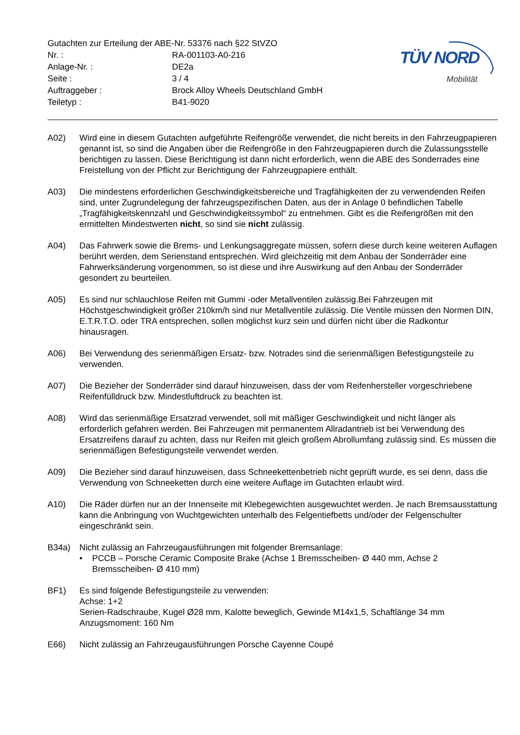| Gutachten zur Erteilung der ABE-Nr. 53376 nach §22 StVZO | |
| Nr. : | RA-001103-A0-216 |
| Anlage-Nr. : | DE2a |
| Seite : | 3 / 4 |
| Auftraggeber : | Brock Alloy Wheels Deutschland GmbH |
| Teiletyp : | B41-9020 |
TÜV NORD
Mobilität
A02) Wird eine in diesem Gutachten aufgeführte Reifengröße verwendet, die nicht bereits in den Fahrzeugpapieren genannt ist, so sind die Angaben über die Reifengröße in den Fahrzeugpapieren durch die Zulassungsstelle berichtigen zu lassen. Diese Berichtigung ist dann nicht erforderlich, wenn die ABE des Sonderrades eine Freistellung von der Pflicht zur Berichtigung der Fahrzeugpapiere enthält.
A03) Die mindestens erforderlichen Geschwindigkeitsbereiche und Tragfähigkeiten der zu verwendenden Reifen sind, unter Zugrundelegung der fahrzeugspezifischen Daten, aus der in Anlage 0 befindlichen Tabelle „Tragfähigkeitskennzahl und Geschwindigkeitssymbol“ zu entnehmen. Gibt es die Reifengrößen mit den ermittelten Mindestwerten nicht, so sind sie nicht zulässig.
A04) Das Fahrwerk sowie die Brems- und Lenkungsaggregate müssen, sofern diese durch keine weiteren Auflagen berührt werden, dem Serienstand entsprechen. Wird gleichzeitig mit dem Anbau der Sonderräder eine Fahrwerksänderung vorgenommen, so ist diese und ihre Auswirkung auf den Anbau der Sonderräder gesondert zu beurteilen.
A05) Es sind nur schlauchlose Reifen mit Gummi -oder Metallventilen zulässig.Bei Fahrzeugen mit Höchstgeschwindigkeit größer 210km/h sind nur Metallventile zulässig. Die Ventile müssen den Normen DIN, E.T.R.T.O. oder TRA entsprechen, sollen möglichst kurz sein und dürfen nicht über die Radkontur hinausragen.
A06) Bei Verwendung des serienmäßigen Ersatz- bzw. Notrades sind die serienmäßigen Befestigungsteile zu verwenden.
A07) Die Bezieher der Sonderräder sind darauf hinzuweisen, dass der vom Reifenhersteller vorgeschriebene Reifenfülldruck bzw. Mindestluftdruck zu beachten ist.
A08) Wird das serienmäßige Ersatzrad verwendet, soll mit mäßiger Geschwindigkeit und nicht länger als erforderlich gefahren werden. Bei Fahrzeugen mit permanentem Allradantrieb ist bei Verwendung des Ersatzreifens darauf zu achten, dass nur Reifen mit gleich großem Abrollumfang zulässig sind. Es müssen die serienmäßigen Befestigungsteile verwendet werden.
A09) Die Bezieher sind darauf hinzuweisen, dass Schneekettenbetrieb nicht geprüft wurde, es sei denn, dass die Verwendung von Schneeketten durch eine weitere Auflage im Gutachten erlaubt wird.
A10) Die Räder dürfen nur an der Innenseite mit Klebegewichten ausgewuchtet werden. Je nach Bremsausstattung kann die Anbringung von Wuchtgewichten unterhalb des Felgentiefbetts und/oder der Felgenschulter eingeschränkt sein.
B34a) Nicht zulässig an Fahrzeugausführungen mit folgender Bremsanlage:
• PCCB – Porsche Ceramic Composite Brake (Achse 1 Bremsscheiben- Ø 440 mm, Achse 2 Bremsscheiben- Ø 410 mm)
BF1) Es sind folgende Befestigungsteile zu verwenden:
Achse: 1+2
Serien-Radschraube, Kugel Ø28 mm, Kalotte beweglich, Gewinde M14x1,5, Schaftlänge 34 mm
Anzugsmoment: 160 Nm
E66) Nicht zulässig an Fahrzeugausführungen Porsche Cayenne Coupé